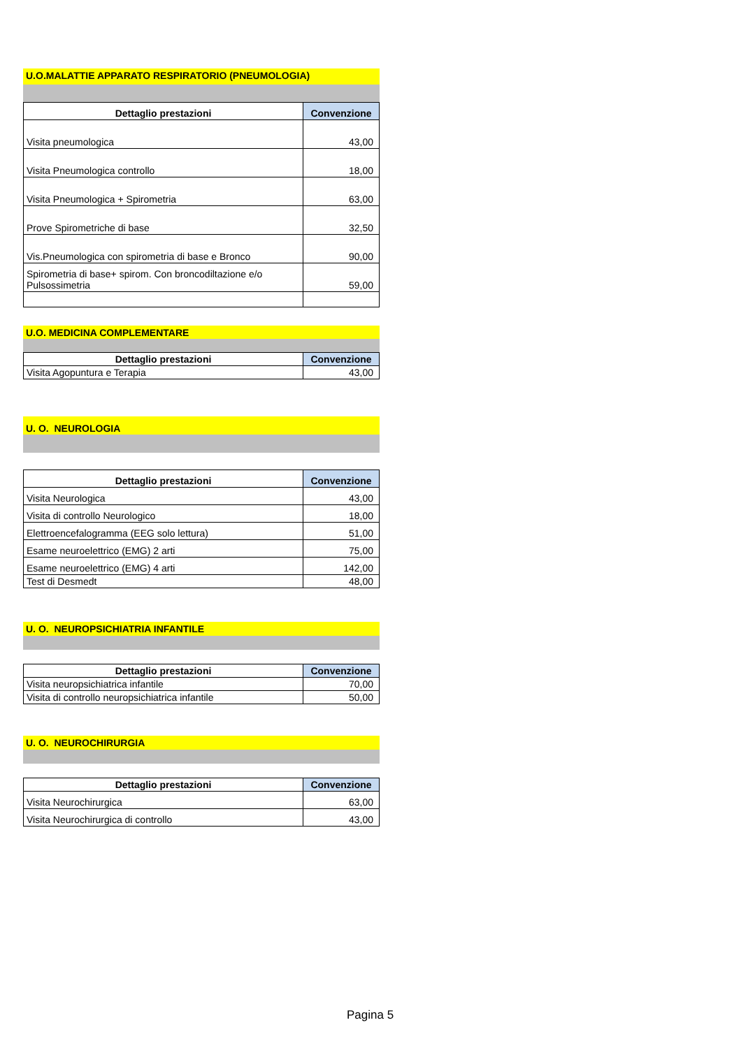U.O.MALATTIE APPARATO RESPIRATORIO (PNEUMOLOGIA)
| Dettaglio prestazioni | Convenzione |
| --- | --- |
| Visita pneumologica | 43,00 |
| Visita Pneumologica controllo | 18,00 |
| Visita Pneumologica + Spirometria | 63,00 |
| Prove Spirometriche di base | 32,50 |
| Vis.Pneumologica con spirometria di base e Bronco | 90,00 |
| Spirometria di base+ spirom. Con broncodiltazione e/o Pulsossimetria | 59,00 |
U.O. MEDICINA COMPLEMENTARE
| Dettaglio prestazioni | Convenzione |
| --- | --- |
| Visita Agopuntura e Terapia | 43,00 |
U. O. NEUROLOGIA
| Dettaglio prestazioni | Convenzione |
| --- | --- |
| Visita Neurologica | 43,00 |
| Visita di controllo Neurologico | 18,00 |
| Elettroencefalogramma (EEG solo lettura) | 51,00 |
| Esame neuroelettrico (EMG) 2 arti | 75,00 |
| Esame neuroelettrico (EMG) 4 arti | 142,00 |
| Test di Desmedt | 48,00 |
U. O. NEUROPSICHIATRIA INFANTILE
| Dettaglio prestazioni | Convenzione |
| --- | --- |
| Visita neuropsichiatrica infantile | 70,00 |
| Visita di controllo neuropsichiatrica infantile | 50,00 |
U. O. NEUROCHIRURGIA
| Dettaglio prestazioni | Convenzione |
| --- | --- |
| Visita Neurochirurgica | 63,00 |
| Visita Neurochirurgica di controllo | 43,00 |
Pagina 5